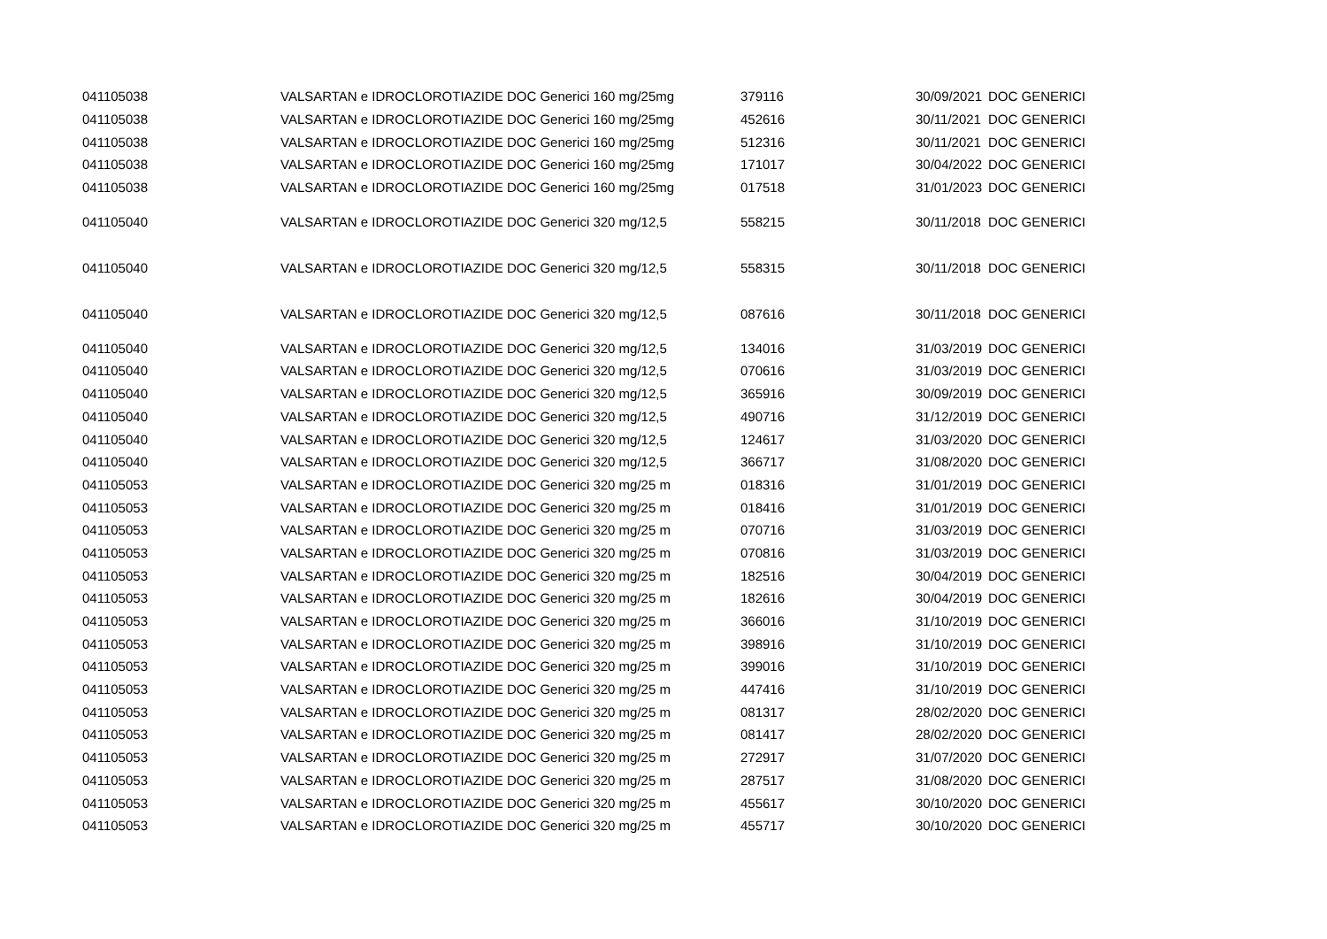| 041105038 | VALSARTAN e IDROCLOROTIAZIDE DOC Generici 160 mg/25mg | 379116 | 30/09/2021 | DOC GENERICI |
| 041105038 | VALSARTAN e IDROCLOROTIAZIDE DOC Generici 160 mg/25mg | 452616 | 30/11/2021 | DOC GENERICI |
| 041105038 | VALSARTAN e IDROCLOROTIAZIDE DOC Generici 160 mg/25mg | 512316 | 30/11/2021 | DOC GENERICI |
| 041105038 | VALSARTAN e IDROCLOROTIAZIDE DOC Generici 160 mg/25mg | 171017 | 30/04/2022 | DOC GENERICI |
| 041105038 | VALSARTAN e IDROCLOROTIAZIDE DOC Generici 160 mg/25mg | 017518 | 31/01/2023 | DOC GENERICI |
| 041105040 | VALSARTAN e IDROCLOROTIAZIDE DOC Generici 320 mg/12,5 | 558215 | 30/11/2018 | DOC GENERICI |
| 041105040 | VALSARTAN e IDROCLOROTIAZIDE DOC Generici 320 mg/12,5 | 558315 | 30/11/2018 | DOC GENERICI |
| 041105040 | VALSARTAN e IDROCLOROTIAZIDE DOC Generici 320 mg/12,5 | 087616 | 30/11/2018 | DOC GENERICI |
| 041105040 | VALSARTAN e IDROCLOROTIAZIDE DOC Generici 320 mg/12,5 | 134016 | 31/03/2019 | DOC GENERICI |
| 041105040 | VALSARTAN e IDROCLOROTIAZIDE DOC Generici 320 mg/12,5 | 070616 | 31/03/2019 | DOC GENERICI |
| 041105040 | VALSARTAN e IDROCLOROTIAZIDE DOC Generici 320 mg/12,5 | 365916 | 30/09/2019 | DOC GENERICI |
| 041105040 | VALSARTAN e IDROCLOROTIAZIDE DOC Generici 320 mg/12,5 | 490716 | 31/12/2019 | DOC GENERICI |
| 041105040 | VALSARTAN e IDROCLOROTIAZIDE DOC Generici 320 mg/12,5 | 124617 | 31/03/2020 | DOC GENERICI |
| 041105040 | VALSARTAN e IDROCLOROTIAZIDE DOC Generici 320 mg/12,5 | 366717 | 31/08/2020 | DOC GENERICI |
| 041105053 | VALSARTAN e IDROCLOROTIAZIDE DOC Generici 320 mg/25 m | 018316 | 31/01/2019 | DOC GENERICI |
| 041105053 | VALSARTAN e IDROCLOROTIAZIDE DOC Generici 320 mg/25 m | 018416 | 31/01/2019 | DOC GENERICI |
| 041105053 | VALSARTAN e IDROCLOROTIAZIDE DOC Generici 320 mg/25 m | 070716 | 31/03/2019 | DOC GENERICI |
| 041105053 | VALSARTAN e IDROCLOROTIAZIDE DOC Generici 320 mg/25 m | 070816 | 31/03/2019 | DOC GENERICI |
| 041105053 | VALSARTAN e IDROCLOROTIAZIDE DOC Generici 320 mg/25 m | 182516 | 30/04/2019 | DOC GENERICI |
| 041105053 | VALSARTAN e IDROCLOROTIAZIDE DOC Generici 320 mg/25 m | 182616 | 30/04/2019 | DOC GENERICI |
| 041105053 | VALSARTAN e IDROCLOROTIAZIDE DOC Generici 320 mg/25 m | 366016 | 31/10/2019 | DOC GENERICI |
| 041105053 | VALSARTAN e IDROCLOROTIAZIDE DOC Generici 320 mg/25 m | 398916 | 31/10/2019 | DOC GENERICI |
| 041105053 | VALSARTAN e IDROCLOROTIAZIDE DOC Generici 320 mg/25 m | 399016 | 31/10/2019 | DOC GENERICI |
| 041105053 | VALSARTAN e IDROCLOROTIAZIDE DOC Generici 320 mg/25 m | 447416 | 31/10/2019 | DOC GENERICI |
| 041105053 | VALSARTAN e IDROCLOROTIAZIDE DOC Generici 320 mg/25 m | 081317 | 28/02/2020 | DOC GENERICI |
| 041105053 | VALSARTAN e IDROCLOROTIAZIDE DOC Generici 320 mg/25 m | 081417 | 28/02/2020 | DOC GENERICI |
| 041105053 | VALSARTAN e IDROCLOROTIAZIDE DOC Generici 320 mg/25 m | 272917 | 31/07/2020 | DOC GENERICI |
| 041105053 | VALSARTAN e IDROCLOROTIAZIDE DOC Generici 320 mg/25 m | 287517 | 31/08/2020 | DOC GENERICI |
| 041105053 | VALSARTAN e IDROCLOROTIAZIDE DOC Generici 320 mg/25 m | 455617 | 30/10/2020 | DOC GENERICI |
| 041105053 | VALSARTAN e IDROCLOROTIAZIDE DOC Generici 320 mg/25 m | 455717 | 30/10/2020 | DOC GENERICI |